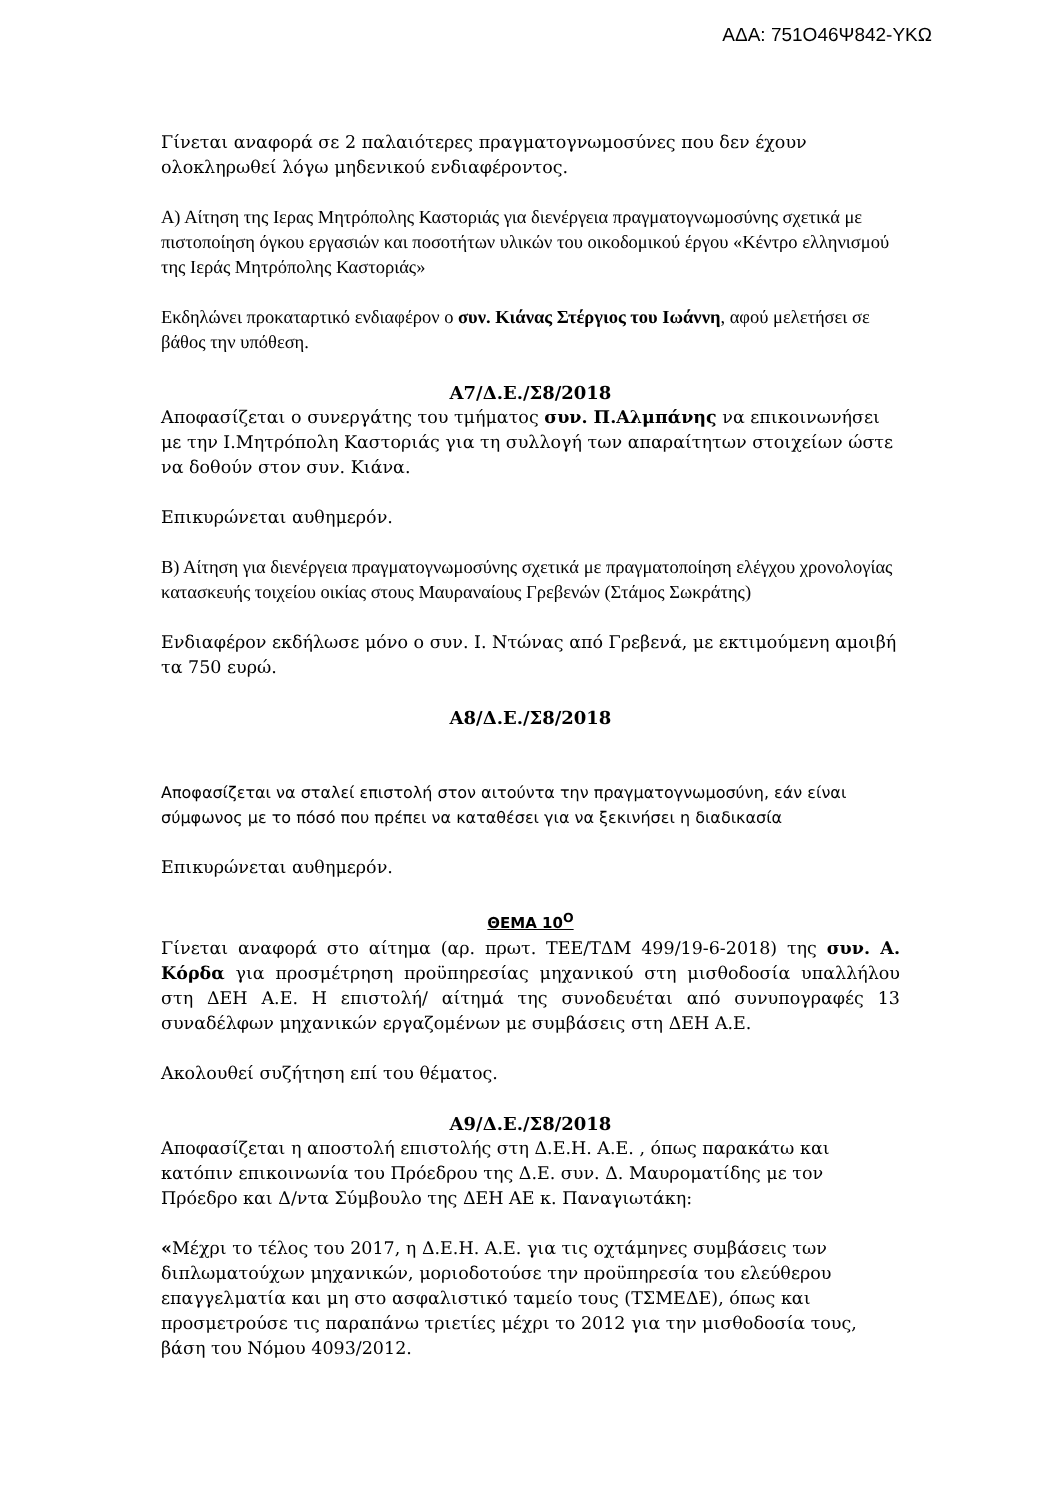ΑΔΑ: 751Ο46Ψ842-ΥΚΩ
Γίνεται αναφορά σε 2 παλαιότερες πραγματογνωμοσύνες που δεν έχουν ολοκληρωθεί λόγω μηδενικού ενδιαφέροντος.
Α) Αίτηση της Ιερας Μητρόπολης Καστοριάς για διενέργεια πραγματογνωμοσύνης σχετικά με πιστοποίηση όγκου εργασιών και ποσοτήτων υλικών του οικοδομικού έργου «Κέντρο ελληνισμού της Ιεράς Μητρόπολης Καστοριάς»
Εκδηλώνει προκαταρτικό ενδιαφέρον ο συν. Κιάνας Στέργιος του Ιωάννη, αφού μελετήσει σε βάθος την υπόθεση.
Α7/Δ.Ε./Σ8/2018
Αποφασίζεται ο συνεργάτης του τμήματος συν. Π.Αλμπάνης να επικοινωνήσει με την Ι.Μητρόπολη Καστοριάς για τη συλλογή των απαραίτητων στοιχείων ώστε να δοθούν στον συν. Κιάνα.
Επικυρώνεται αυθημερόν.
Β) Αίτηση για διενέργεια πραγματογνωμοσύνης σχετικά με πραγματοποίηση ελέγχου χρονολογίας κατασκευής τοιχείου οικίας στους Μαυραναίους Γρεβενών (Στάμος Σωκράτης)
Ενδιαφέρον εκδήλωσε μόνο ο συν. Ι. Ντώνας από Γρεβενά, με εκτιμούμενη αμοιβή τα 750 ευρώ.
Α8/Δ.Ε./Σ8/2018
Αποφασίζεται να σταλεί επιστολή στον αιτούντα την πραγματογνωμοσύνη, εάν είναι σύμφωνος με το πόσό που πρέπει να καταθέσει για να ξεκινήσει η διαδικασία
Επικυρώνεται αυθημερόν.
ΘΕΜΑ 10<sup>Ο</sup>
Γίνεται αναφορά στο αίτημα (αρ. πρωτ. ΤΕΕ/ΤΔΜ 499/19-6-2018) της συν. Α. Κόρδα για προσμέτρηση προϋπηρεσίας μηχανικού στη μισθοδοσία υπαλλήλου στη ΔΕΗ Α.Ε. Η επιστολή/ αίτημά της συνοδευέται από συνυπογραφές 13 συναδέλφων μηχανικών εργαζομένων με συμβάσεις στη ΔΕΗ Α.Ε.
Ακολουθεί συζήτηση επί του θέματος.
Α9/Δ.Ε./Σ8/2018
Αποφασίζεται η αποστολή επιστολής στη Δ.Ε.Η. Α.Ε. , όπως παρακάτω και κατόπιν επικοινωνία του Πρόεδρου της Δ.Ε. συν. Δ. Μαυροματίδης με τον Πρόεδρο και Δ/ντα Σύμβουλο της ΔΕΗ ΑΕ κ. Παναγιωτάκη:
«Μέχρι το τέλος του 2017, η Δ.Ε.Η. Α.Ε. για τις οχτάμηνες συμβάσεις των διπλωματούχων μηχανικών, μοριοδοτούσε την προϋπηρεσία του ελεύθερου επαγγελματία και μη στο ασφαλιστικό ταμείο τους (ΤΣΜΕΔΕ), όπως και προσμετρούσε τις παραπάνω τριετίες μέχρι το 2012 για την μισθοδοσία τους, βάση του Νόμου 4093/2012.